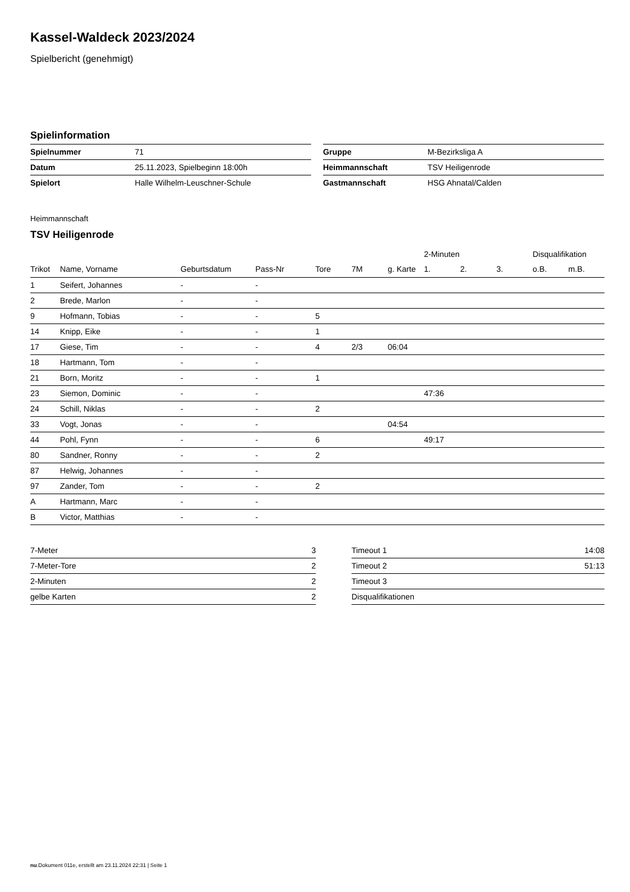Kassel-Waldeck 2023/2024
Spielbericht (genehmigt)
Spielinformation
| Spielnummer | 71 |
| Datum | 25.11.2023, Spielbeginn 18:00h |
| Spielort | Halle Wilhelm-Leuschner-Schule |
| Gruppe | M-Bezirksliga A |
| Heimmannschaft | TSV Heiligenrode |
| Gastmannschaft | HSG Ahnatal/Calden |
Heimmannschaft
TSV Heiligenrode
| | | | | | | | 2-Minuten | | | Disqualifikation | |
| --- | --- | --- | --- | --- | --- | --- | --- | --- | --- | --- | --- |
| Trikot | Name, Vorname | Geburtsdatum | Pass-Nr | Tore | 7M | g. Karte | 1. | 2. | 3. | o.B. | m.B. |
| 1 | Seifert, Johannes | - | - | | | | | | | | |
| 2 | Brede, Marlon | - | - | | | | | | | | |
| 9 | Hofmann, Tobias | - | - | 5 | | | | | | | |
| 14 | Knipp, Eike | - | - | 1 | | | | | | | |
| 17 | Giese, Tim | - | - | 4 | 2/3 | 06:04 | | | | | |
| 18 | Hartmann, Tom | - | - | | | | | | | | |
| 21 | Born, Moritz | - | - | 1 | | | | | | | |
| 23 | Siemon, Dominic | - | - | | | | 47:36 | | | | |
| 24 | Schill, Niklas | - | - | 2 | | | | | | | |
| 33 | Vogt, Jonas | - | - | | | 04:54 | | | | | |
| 44 | Pohl, Fynn | - | - | 6 | | | 49:17 | | | | |
| 80 | Sandner, Ronny | - | - | 2 | | | | | | | |
| 87 | Helwig, Johannes | - | - | | | | | | | | |
| 97 | Zander, Tom | - | - | 2 | | | | | | | |
| A | Hartmann, Marc | - | - | | | | | | | | |
| B | Victor, Matthias | - | - | | | | | | | | |
| 7-Meter | 3 |
| 7-Meter-Tore | 2 |
| 2-Minuten | 2 |
| gelbe Karten | 2 |
| Timeout 1 | 14:08 |
| Timeout 2 | 51:13 |
| Timeout 3 | |
| Disqualifikationen | |
nu.Dokument 011e, erstellt am 23.11.2024 22:31 | Seite 1